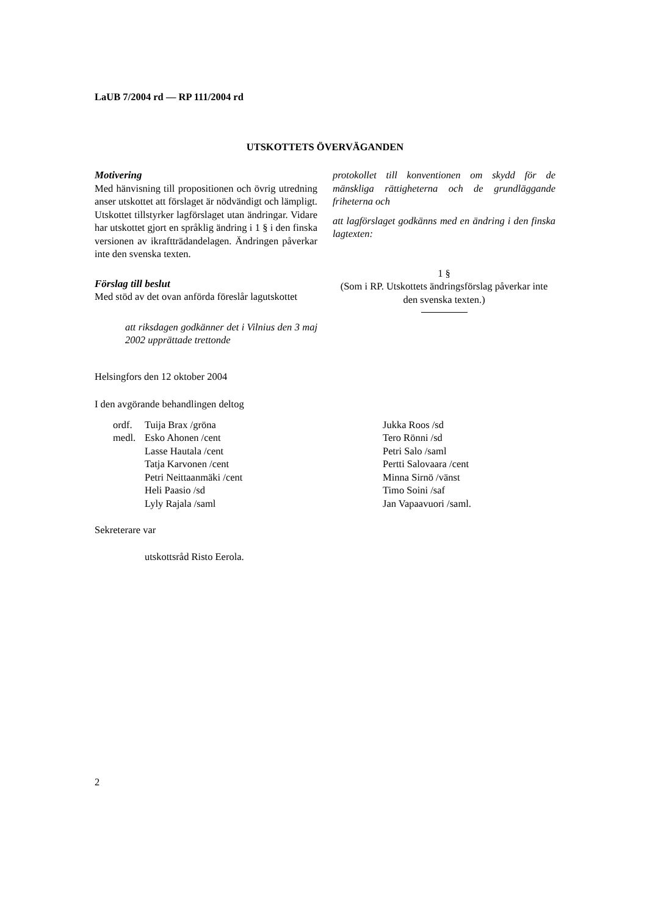LaUB 7/2004 rd — RP 111/2004 rd
UTSKOTTETS ÖVERVÄGANDEN
Motivering
Med hänvisning till propositionen och övrig utredning anser utskottet att förslaget är nödvändigt och lämpligt. Utskottet tillstyrker lagförslaget utan ändringar. Vidare har utskottet gjort en språklig ändring i 1 § i den finska versionen av ikraftträdandelagen. Ändringen påverkar inte den svenska texten.
Förslag till beslut
Med stöd av det ovan anförda föreslår lagutskottet
att riksdagen godkänner det i Vilnius den 3 maj 2002 upprättade trettonde
protokollet till konventionen om skydd för de mänskliga rättigheterna och de grundläggande friheterna och
att lagförslaget godkänns med en ändring i den finska lagtexten:
1 §
(Som i RP. Utskottets ändringsförslag påverkar inte den svenska texten.)
Helsingfors den 12 oktober 2004
I den avgörande behandlingen deltog
ordf.
medl.
Tuija Brax /gröna
Esko Ahonen /cent
Lasse Hautala /cent
Tatja Karvonen /cent
Petri Neittaanmäki /cent
Heli Paasio /sd
Lyly Rajala /saml
Jukka Roos /sd
Tero Rönni /sd
Petri Salo /saml
Pertti Salovaara /cent
Minna Sirnö /vänst
Timo Soini /saf
Jan Vapaavuori /saml.
Sekreterare var
utskottsråd Risto Eerola.
2